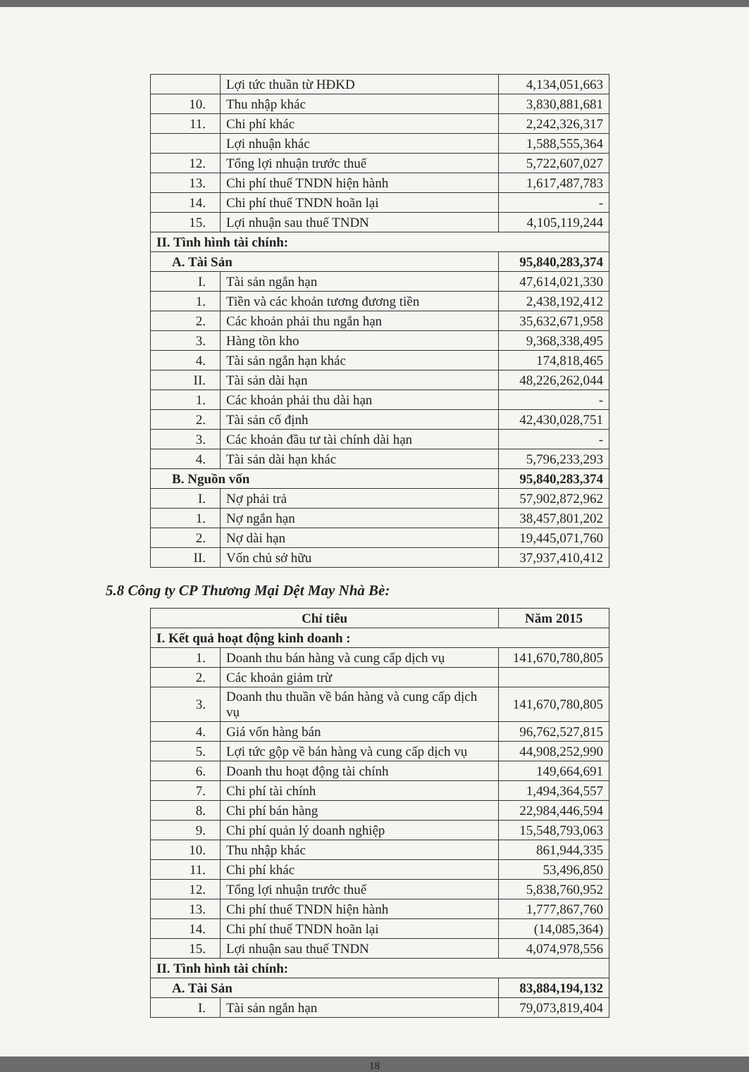| | Lợi tức thuần từ HĐKD | 4,134,051,663 |
| 10. | Thu nhập khác | 3,830,881,681 |
| 11. | Chi phí khác | 2,242,326,317 |
| | Lợi nhuận khác | 1,588,555,364 |
| 12. | Tổng lợi nhuận trước thuế | 5,722,607,027 |
| 13. | Chi phí thuế TNDN hiện hành | 1,617,487,783 |
| 14. | Chi phí thuế TNDN hoãn lại | - |
| 15. | Lợi nhuận sau thuế TNDN | 4,105,119,244 |
| II. Tình hình tài chính: | | |
| A. Tài Sản | | 95,840,283,374 |
| I. | Tài sản ngắn hạn | 47,614,021,330 |
| 1. | Tiền và các khoản tương đương tiền | 2,438,192,412 |
| 2. | Các khoản phải thu ngắn hạn | 35,632,671,958 |
| 3. | Hàng tồn kho | 9,368,338,495 |
| 4. | Tài sản ngắn hạn khác | 174,818,465 |
| II. | Tài sản dài hạn | 48,226,262,044 |
| 1. | Các khoản phải thu dài hạn | - |
| 2. | Tài sản cố định | 42,430,028,751 |
| 3. | Các khoản đầu tư tài chính dài hạn | - |
| 4. | Tài sản dài hạn khác | 5,796,233,293 |
| B. Nguồn vốn | | 95,840,283,374 |
| I. | Nợ phải trả | 57,902,872,962 |
| 1. | Nợ ngắn hạn | 38,457,801,202 |
| 2. | Nợ dài hạn | 19,445,071,760 |
| II. | Vốn chủ sở hữu | 37,937,410,412 |
5.8 Công ty CP Thương Mại Dệt May Nhà Bè:
| Chỉ tiêu | | Năm 2015 |
| --- | --- | --- |
| I. Kết quả hoạt động kinh doanh : | | |
| 1. | Doanh thu bán hàng và cung cấp dịch vụ | 141,670,780,805 |
| 2. | Các khoản giảm trừ | |
| 3. | Doanh thu thuần về bán hàng và cung cấp dịch vụ | 141,670,780,805 |
| 4. | Giá vốn hàng bán | 96,762,527,815 |
| 5. | Lợi tức gộp về bán hàng và cung cấp dịch vụ | 44,908,252,990 |
| 6. | Doanh thu hoạt động tài chính | 149,664,691 |
| 7. | Chi phí tài chính | 1,494,364,557 |
| 8. | Chi phí bán hàng | 22,984,446,594 |
| 9. | Chi phí quản lý doanh nghiệp | 15,548,793,063 |
| 10. | Thu nhập khác | 861,944,335 |
| 11. | Chi phí khác | 53,496,850 |
| 12. | Tổng lợi nhuận trước thuế | 5,838,760,952 |
| 13. | Chi phí thuế TNDN hiện hành | 1,777,867,760 |
| 14. | Chi phí thuế TNDN hoãn lại | (14,085,364) |
| 15. | Lợi nhuận sau thuế TNDN | 4,074,978,556 |
| II. Tình hình tài chính: | | |
| A. Tài Sản | | 83,884,194,132 |
| I. | Tài sản ngắn hạn | 79,073,819,404 |
18